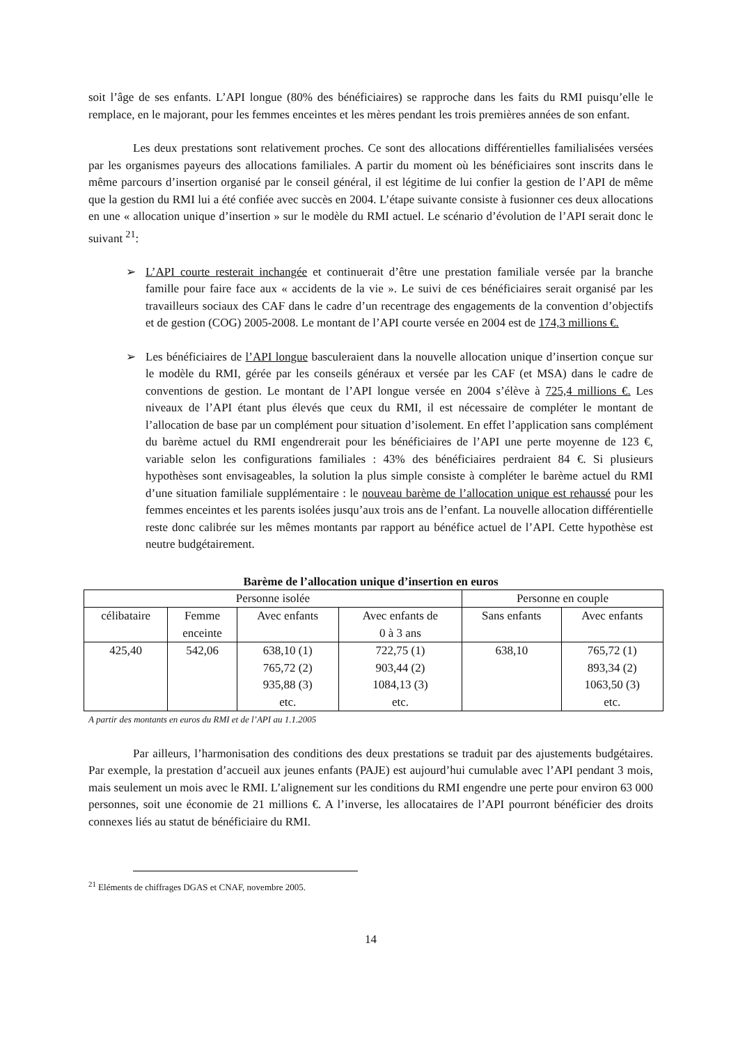soit l’âge de ses enfants. L’API longue (80% des bénéficiaires) se rapproche dans les faits du RMI puisqu’elle le remplace, en le majorant, pour les femmes enceintes et les mères pendant les trois premières années de son enfant.
Les deux prestations sont relativement proches. Ce sont des allocations différentielles familialisées versées par les organismes payeurs des allocations familiales. A partir du moment où les bénéficiaires sont inscrits dans le même parcours d’insertion organisé par le conseil général, il est légitime de lui confier la gestion de l’API de même que la gestion du RMI lui a été confiée avec succès en 2004. L’étape suivante consiste à fusionner ces deux allocations en une « allocation unique d’insertion » sur le modèle du RMI actuel. Le scénario d’évolution de l’API serait donc le suivant <sup>21</sup>:
➢ L’API courte resterait inchangée et continuerait d’être une prestation familiale versée par la branche famille pour faire face aux « accidents de la vie ». Le suivi de ces bénéficiaires serait organisé par les travailleurs sociaux des CAF dans le cadre d’un recentrage des engagements de la convention d’objectifs et de gestion (COG) 2005-2008. Le montant de l’API courte versée en 2004 est de 174,3 millions €.
➢ Les bénéficiaires de l’API longue basculeraient dans la nouvelle allocation unique d’insertion conçue sur le modèle du RMI, gérée par les conseils généraux et versée par les CAF (et MSA) dans le cadre de conventions de gestion. Le montant de l’API longue versée en 2004 s’élève à 725,4 millions €. Les niveaux de l’API étant plus élevés que ceux du RMI, il est nécessaire de compléter le montant de l’allocation de base par un complément pour situation d’isolement. En effet l’application sans complément du barème actuel du RMI engendrerait pour les bénéficiaires de l’API une perte moyenne de 123 €, variable selon les configurations familiales : 43% des bénéficiaires perdraient 84 €. Si plusieurs hypothèses sont envisageables, la solution la plus simple consiste à compléter le barème actuel du RMI d’une situation familiale supplémentaire : le nouveau barème de l’allocation unique est rehaussé pour les femmes enceintes et les parents isolées jusqu’aux trois ans de l’enfant. La nouvelle allocation différentielle reste donc calibrée sur les mêmes montants par rapport au bénéfice actuel de l’API. Cette hypothèse est neutre budgétairement.
Barème de l’allocation unique d’insertion en euros
| Personne isolée | | | | Personne en couple | |
| célibataire | Femme enceinte | Avec enfants | Avec enfants de 0 à 3 ans | Sans enfants | Avec enfants |
| 425,40 | 542,06 | 638,10 (1) 765,72 (2) 935,88 (3) etc. | 722,75 (1) 903,44 (2) 1084,13 (3) etc. | 638,10 | 765,72 (1) 893,34 (2) 1063,50 (3) etc. |
A partir des montants en euros du RMI et de l’API au 1.1.2005
Par ailleurs, l’harmonisation des conditions des deux prestations se traduit par des ajustements budgétaires. Par exemple, la prestation d’accueil aux jeunes enfants (PAJE) est aujourd’hui cumulable avec l’API pendant 3 mois, mais seulement un mois avec le RMI. L’alignement sur les conditions du RMI engendre une perte pour environ 63 000 personnes, soit une économie de 21 millions €. A l’inverse, les allocataires de l’API pourront bénéficier des droits connexes liés au statut de bénéficiaire du RMI.
<sup>21</sup> Eléments de chiffrages DGAS et CNAF, novembre 2005.
14